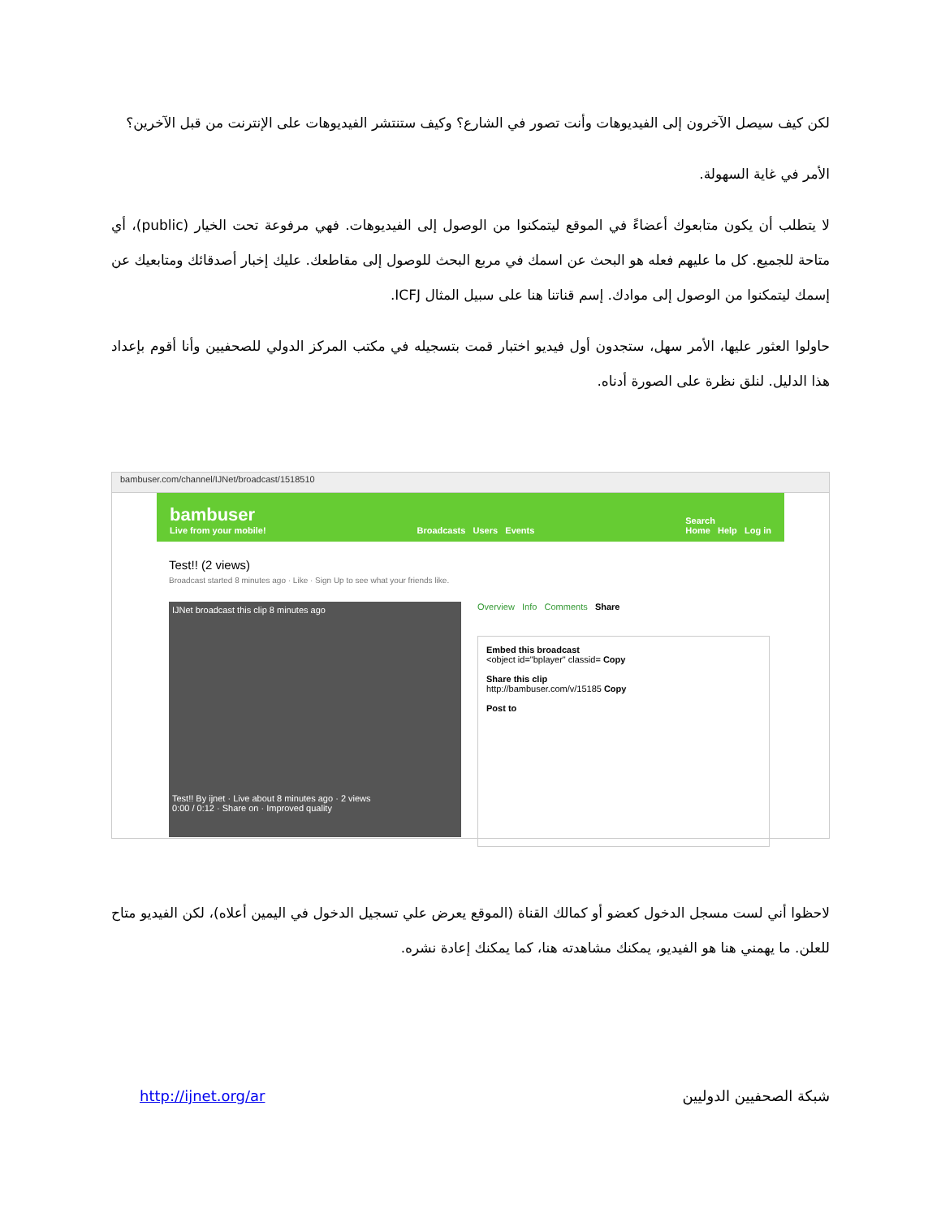لكن كيف سيصل الآخرون إلى الفيديوهات وأنت تصور في الشارع؟ وكيف ستنتشر الفيديوهات على الإنترنت من قبل الآخرين؟
الأمر في غاية السهولة.
لا يتطلب أن يكون متابعوك أعضاءً في الموقع ليتمكنوا من الوصول إلى الفيديوهات. فهي مرفوعة تحت الخيار (public)، أي متاحة للجميع. كل ما عليهم فعله هو البحث عن اسمك في مربع البحث للوصول إلى مقاطعك. عليك إخبار أصدقائك ومتابعيك عن إسمك ليتمكنوا من الوصول إلى موادك. إسم قناتنا هنا على سبيل المثال ICFJ.
حاولوا العثور عليها، الأمر سهل، ستجدون أول فيديو اختبار قمت بتسجيله في مكتب المركز الدولي للصحفيين وأنا أقوم بإعداد هذا الدليل. لنلق نظرة على الصورة أدناه.
bambuser.com/channel/IJNet/broadcast/1518510
bambuser
Live from your mobile!
Broadcasts Users Events
Search
Home Help Log in
Test!! (2 views)
Broadcast started 8 minutes ago · Like · Sign Up to see what your friends like.
IJNet broadcast this clip 8 minutes ago
Test!! By ijnet · Live about 8 minutes ago · 2 views
0:00 / 0:12 · Share on · Improved quality
Overview Info Comments Share
Embed this broadcast
<object id="bplayer" classid= Copy
Share this clip
http://bambuser.com/v/15185 Copy
Post to
لاحظوا أني لست مسجل الدخول كعضو أو كمالك القناة (الموقع يعرض علي تسجيل الدخول في اليمين أعلاه)، لكن الفيديو متاح للعلن. ما يهمني هنا هو الفيديو، يمكنك مشاهدته هنا، كما يمكنك إعادة نشره.
شبكة الصحفيين الدوليين http://ijnet.org/ar